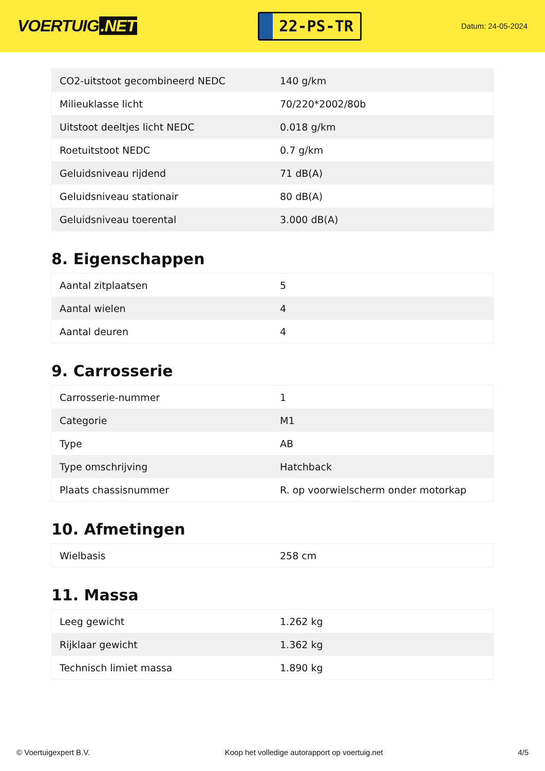VOERTUIG.NET
22-PS-TR
Datum: 24-05-2024
| CO2-uitstoot gecombineerd NEDC | 140 g/km |
| Milieuklasse licht | 70/220*2002/80b |
| Uitstoot deeltjes licht NEDC | 0.018 g/km |
| Roetuitstoot NEDC | 0.7 g/km |
| Geluidsniveau rijdend | 71 dB(A) |
| Geluidsniveau stationair | 80 dB(A) |
| Geluidsniveau toerental | 3.000 dB(A) |
8. Eigenschappen
| Aantal zitplaatsen | 5 |
| Aantal wielen | 4 |
| Aantal deuren | 4 |
9. Carrosserie
| Carrosserie-nummer | 1 |
| Categorie | M1 |
| Type | AB |
| Type omschrijving | Hatchback |
| Plaats chassisnummer | R. op voorwielscherm onder motorkap |
10. Afmetingen
| Wielbasis | 258 cm |
11. Massa
| Leeg gewicht | 1.262 kg |
| Rijklaar gewicht | 1.362 kg |
| Technisch limiet massa | 1.890 kg |
© Voertuigexpert B.V. Koop het volledige autorapport op voertuig.net 4/5